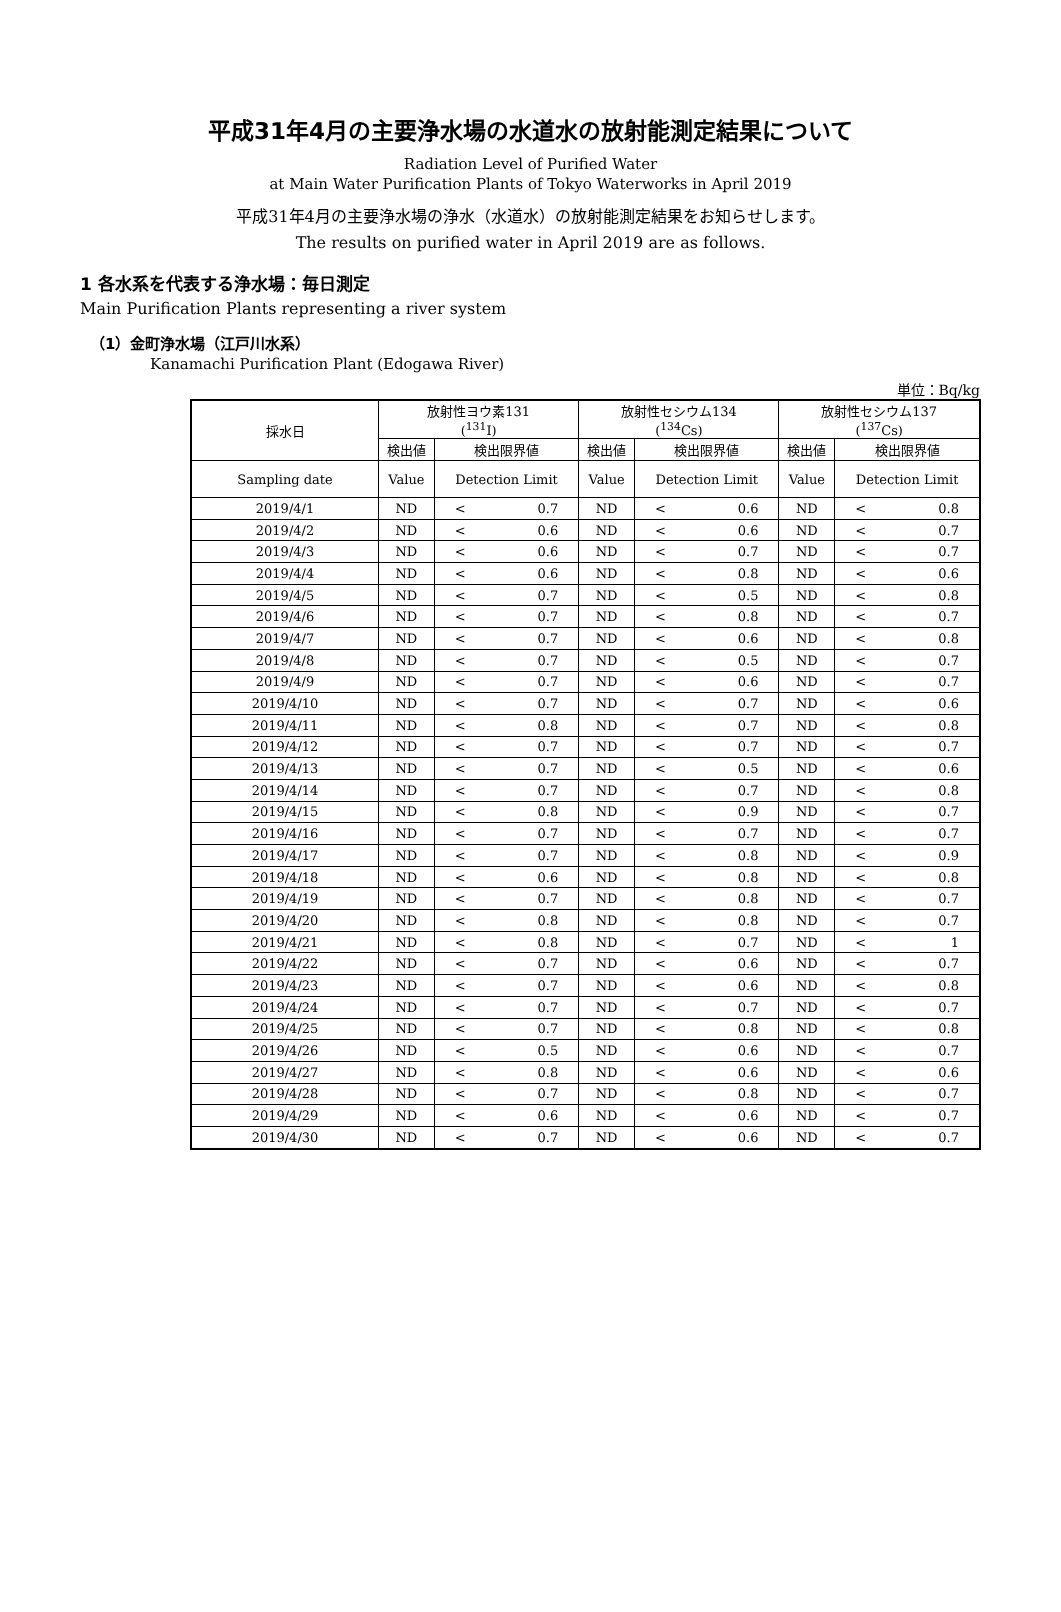平成31年4月の主要浄水場の水道水の放射能測定結果について
Radiation Level of Purified Water
at Main Water Purification Plants of Tokyo Waterworks in April 2019
平成31年4月の主要浄水場の浄水（水道水）の放射能測定結果をお知らせします。
The results on purified water in April 2019 are as follows.
1 各水系を代表する浄水場：毎日測定
Main Purification Plants representing a river system
（1）金町浄水場（江戸川水系）
Kanamachi Purification Plant (Edogawa River)
単位：Bq/kg
| 採水日 | 放射性ヨウ素131 (<sup>131</sup>I) | | | 放射性セシウム134 (<sup>134</sup>Cs) | | | 放射性セシウム137 (<sup>137</sup>Cs) | | |
| --- | --- | --- | --- | --- | --- | --- | --- | --- | --- |
| | 検出値 | 検出限界値 | | 検出値 | 検出限界値 | | 検出値 | 検出限界値 | |
| Sampling date | Value | Detection Limit | | Value | Detection Limit | | Value | Detection Limit | |
| 2019/4/1 | ND | < | 0.7 | ND | < | 0.6 | ND | < | 0.8 |
| 2019/4/2 | ND | < | 0.6 | ND | < | 0.6 | ND | < | 0.7 |
| 2019/4/3 | ND | < | 0.6 | ND | < | 0.7 | ND | < | 0.7 |
| 2019/4/4 | ND | < | 0.6 | ND | < | 0.8 | ND | < | 0.6 |
| 2019/4/5 | ND | < | 0.7 | ND | < | 0.5 | ND | < | 0.8 |
| 2019/4/6 | ND | < | 0.7 | ND | < | 0.8 | ND | < | 0.7 |
| 2019/4/7 | ND | < | 0.7 | ND | < | 0.6 | ND | < | 0.8 |
| 2019/4/8 | ND | < | 0.7 | ND | < | 0.5 | ND | < | 0.7 |
| 2019/4/9 | ND | < | 0.7 | ND | < | 0.6 | ND | < | 0.7 |
| 2019/4/10 | ND | < | 0.7 | ND | < | 0.7 | ND | < | 0.6 |
| 2019/4/11 | ND | < | 0.8 | ND | < | 0.7 | ND | < | 0.8 |
| 2019/4/12 | ND | < | 0.7 | ND | < | 0.7 | ND | < | 0.7 |
| 2019/4/13 | ND | < | 0.7 | ND | < | 0.5 | ND | < | 0.6 |
| 2019/4/14 | ND | < | 0.7 | ND | < | 0.7 | ND | < | 0.8 |
| 2019/4/15 | ND | < | 0.8 | ND | < | 0.9 | ND | < | 0.7 |
| 2019/4/16 | ND | < | 0.7 | ND | < | 0.7 | ND | < | 0.7 |
| 2019/4/17 | ND | < | 0.7 | ND | < | 0.8 | ND | < | 0.9 |
| 2019/4/18 | ND | < | 0.6 | ND | < | 0.8 | ND | < | 0.8 |
| 2019/4/19 | ND | < | 0.7 | ND | < | 0.8 | ND | < | 0.7 |
| 2019/4/20 | ND | < | 0.8 | ND | < | 0.8 | ND | < | 0.7 |
| 2019/4/21 | ND | < | 0.8 | ND | < | 0.7 | ND | < | 1 |
| 2019/4/22 | ND | < | 0.7 | ND | < | 0.6 | ND | < | 0.7 |
| 2019/4/23 | ND | < | 0.7 | ND | < | 0.6 | ND | < | 0.8 |
| 2019/4/24 | ND | < | 0.7 | ND | < | 0.7 | ND | < | 0.7 |
| 2019/4/25 | ND | < | 0.7 | ND | < | 0.8 | ND | < | 0.8 |
| 2019/4/26 | ND | < | 0.5 | ND | < | 0.6 | ND | < | 0.7 |
| 2019/4/27 | ND | < | 0.8 | ND | < | 0.6 | ND | < | 0.6 |
| 2019/4/28 | ND | < | 0.7 | ND | < | 0.8 | ND | < | 0.7 |
| 2019/4/29 | ND | < | 0.6 | ND | < | 0.6 | ND | < | 0.7 |
| 2019/4/30 | ND | < | 0.7 | ND | < | 0.6 | ND | < | 0.7 |